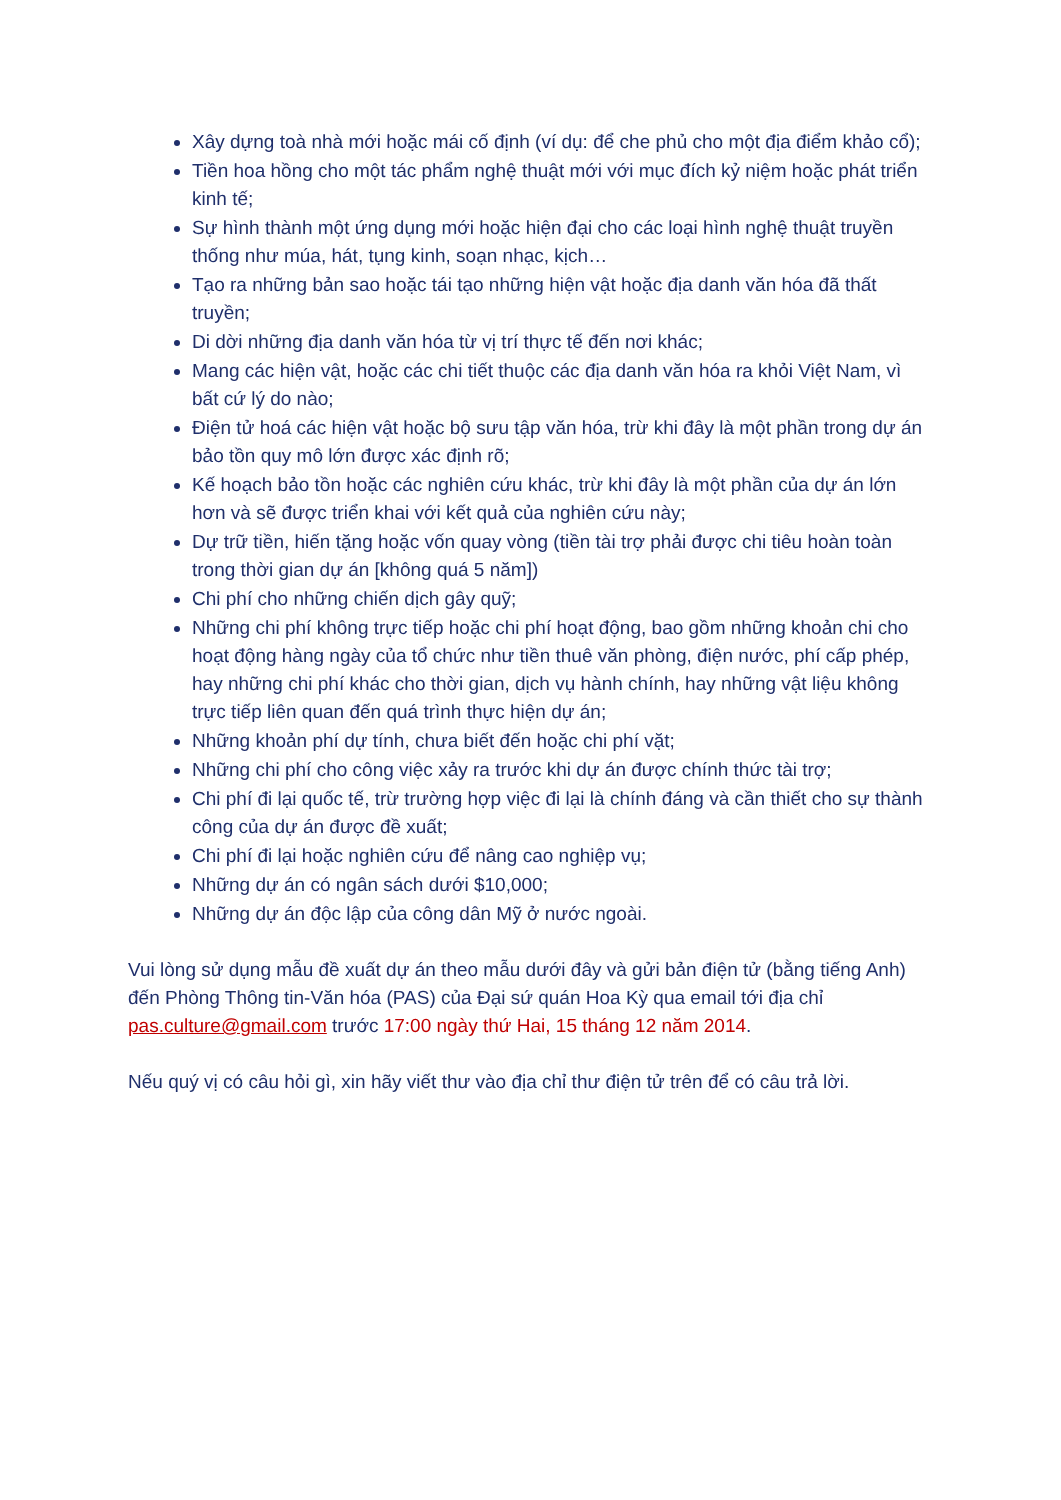Xây dựng toà nhà mới hoặc mái cố định (ví dụ: để che phủ cho một địa điểm khảo cổ);
Tiền hoa hồng cho một tác phẩm nghệ thuật mới với mục đích kỷ niệm hoặc phát triển kinh tế;
Sự hình thành một ứng dụng mới hoặc hiện đại cho các loại hình nghệ thuật truyền thống như múa, hát, tụng kinh, soạn nhạc, kịch…
Tạo ra những bản sao hoặc tái tạo những hiện vật hoặc địa danh văn hóa đã thất truyền;
Di dời những địa danh văn hóa từ vị trí thực tế đến nơi khác;
Mang các hiện vật, hoặc các chi tiết thuộc các địa danh văn hóa ra khỏi Việt Nam, vì bất cứ lý do nào;
Điện tử hoá các hiện vật hoặc bộ sưu tập văn hóa, trừ khi đây là một phần trong dự án bảo tồn quy mô lớn được xác định rõ;
Kế hoạch bảo tồn hoặc các nghiên cứu khác, trừ khi đây là một phần của dự án lớn hơn và sẽ được triển khai với kết quả của nghiên cứu này;
Dự trữ tiền, hiến tặng hoặc vốn quay vòng (tiền tài trợ phải được chi tiêu hoàn toàn trong thời gian dự án [không quá 5 năm])
Chi phí cho những chiến dịch gây quỹ;
Những chi phí không trực tiếp hoặc chi phí hoạt động, bao gồm những khoản chi cho hoạt động hàng ngày của tổ chức như tiền thuê văn phòng, điện nước, phí cấp phép, hay những chi phí khác cho thời gian, dịch vụ hành chính, hay những vật liệu không trực tiếp liên quan đến quá trình thực hiện dự án;
Những khoản phí dự tính, chưa biết đến hoặc chi phí vặt;
Những chi phí cho công việc xảy ra trước khi dự án được chính thức tài trợ;
Chi phí đi lại quốc tế, trừ trường hợp việc đi lại là chính đáng và cần thiết cho sự thành công của dự án được đề xuất;
Chi phí đi lại hoặc nghiên cứu để nâng cao nghiệp vụ;
Những dự án có ngân sách dưới $10,000;
Những dự án độc lập của công dân Mỹ ở nước ngoài.
Vui lòng sử dụng mẫu đề xuất dự án theo mẫu dưới đây và gửi bản điện tử (bằng tiếng Anh) đến Phòng Thông tin-Văn hóa (PAS) của Đại sứ quán Hoa Kỳ qua email tới địa chỉ pas.culture@gmail.com trước 17:00 ngày thứ Hai, 15 tháng 12 năm 2014.
Nếu quý vị có câu hỏi gì, xin hãy viết thư vào địa chỉ thư điện tử trên để có câu trả lời.